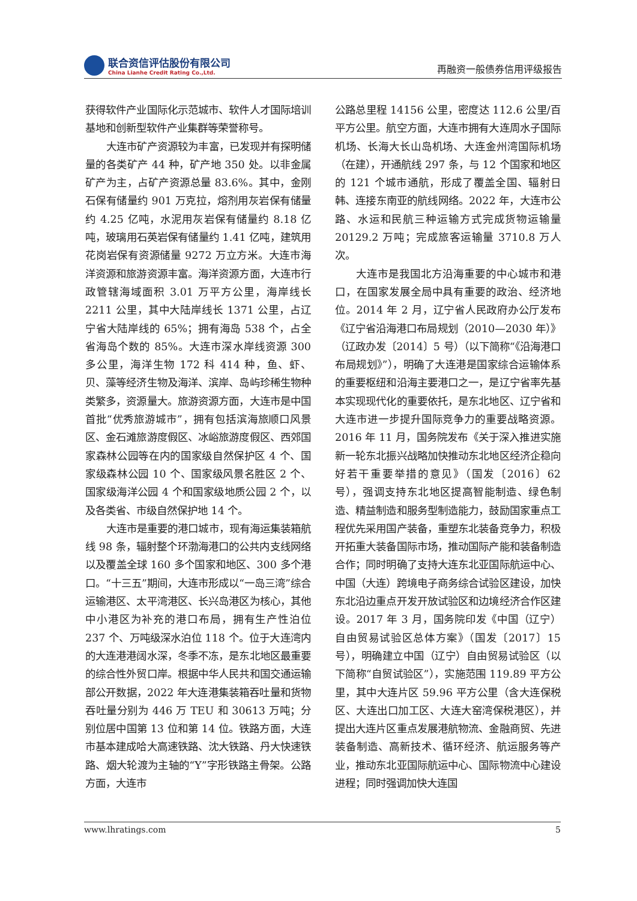联合资信评估股份有限公司
China Lianhe Credit Rating Co.,Ltd.
再融资一般债券信用评级报告
获得软件产业国际化示范城市、软件人才国际培训基地和创新型软件产业集群等荣誉称号。
大连市矿产资源较为丰富，已发现并有探明储量的各类矿产 44 种，矿产地 350 处。以非金属矿产为主，占矿产资源总量 83.6%。其中，金刚石保有储量约 901 万克拉，熔剂用灰岩保有储量约 4.25 亿吨，水泥用灰岩保有储量约 8.18 亿吨，玻璃用石英岩保有储量约 1.41 亿吨，建筑用花岗岩保有资源储量 9272 万立方米。大连市海洋资源和旅游资源丰富。海洋资源方面，大连市行政管辖海域面积 3.01 万平方公里，海岸线长 2211 公里，其中大陆岸线长 1371 公里，占辽宁省大陆岸线的 65%；拥有海岛 538 个，占全省海岛个数的 85%。大连市深水岸线资源 300 多公里，海洋生物 172 科 414 种，鱼、虾、贝、藻等经济生物及海洋、滨岸、岛屿珍稀生物种类繁多，资源量大。旅游资源方面，大连市是中国首批“优秀旅游城市”，拥有包括滨海旅顺口风景区、金石滩旅游度假区、冰峪旅游度假区、西郊国家森林公园等在内的国家级自然保护区 4 个、国家级森林公园 10 个、国家级风景名胜区 2 个、国家级海洋公园 4 个和国家级地质公园 2 个，以及各类省、市级自然保护地 14 个。
大连市是重要的港口城市，现有海运集装箱航线 98 条，辐射整个环渤海港口的公共内支线网络以及覆盖全球 160 多个国家和地区、300 多个港口。“十三五”期间，大连市形成以“一岛三湾”综合运输港区、太平湾港区、长兴岛港区为核心，其他中小港区为补充的港口布局，拥有生产性泊位 237 个、万吨级深水泊位 118 个。位于大连湾内的大连港港阔水深，冬季不冻，是东北地区最重要的综合性外贸口岸。根据中华人民共和国交通运输部公开数据，2022 年大连港集装箱吞吐量和货物吞吐量分别为 446 万 TEU 和 30613 万吨；分别位居中国第 13 位和第 14 位。铁路方面，大连市基本建成哈大高速铁路、沈大铁路、丹大快速铁路、烟大轮渡为主轴的“Y”字形铁路主骨架。公路方面，大连市
公路总里程 14156 公里，密度达 112.6 公里/百平方公里。航空方面，大连市拥有大连周水子国际机场、长海大长山岛机场、大连金州湾国际机场（在建），开通航线 297 条，与 12 个国家和地区的 121 个城市通航，形成了覆盖全国、辐射日韩、连接东南亚的航线网络。2022 年，大连市公路、水运和民航三种运输方式完成货物运输量 20129.2 万吨；完成旅客运输量 3710.8 万人次。
大连市是我国北方沿海重要的中心城市和港口，在国家发展全局中具有重要的政治、经济地位。2014 年 2 月，辽宁省人民政府办公厅发布《辽宁省沿海港口布局规划（2010—2030 年）》（辽政办发〔2014〕5 号）（以下简称“《沿海港口布局规划》”），明确了大连港是国家综合运输体系的重要枢纽和沿海主要港口之一，是辽宁省率先基本实现现代化的重要依托，是东北地区、辽宁省和大连市进一步提升国际竞争力的重要战略资源。2016 年 11 月，国务院发布《关于深入推进实施新一轮东北振兴战略加快推动东北地区经济企稳向好若干重要举措的意见》（国发〔2016〕62 号），强调支持东北地区提高智能制造、绿色制造、精益制造和服务型制造能力，鼓励国家重点工程优先采用国产装备，重塑东北装备竞争力，积极开拓重大装备国际市场，推动国际产能和装备制造合作；同时明确了支持大连东北亚国际航运中心、中国（大连）跨境电子商务综合试验区建设，加快东北沿边重点开发开放试验区和边境经济合作区建设。2017 年 3 月，国务院印发《中国（辽宁）自由贸易试验区总体方案》（国发〔2017〕15 号），明确建立中国（辽宁）自由贸易试验区（以下简称“自贸试验区”），实施范围 119.89 平方公里，其中大连片区 59.96 平方公里（含大连保税区、大连出口加工区、大连大窑湾保税港区），并提出大连片区重点发展港航物流、金融商贸、先进装备制造、高新技术、循环经济、航运服务等产业，推动东北亚国际航运中心、国际物流中心建设进程；同时强调加快大连国
www.lhratings.com 5